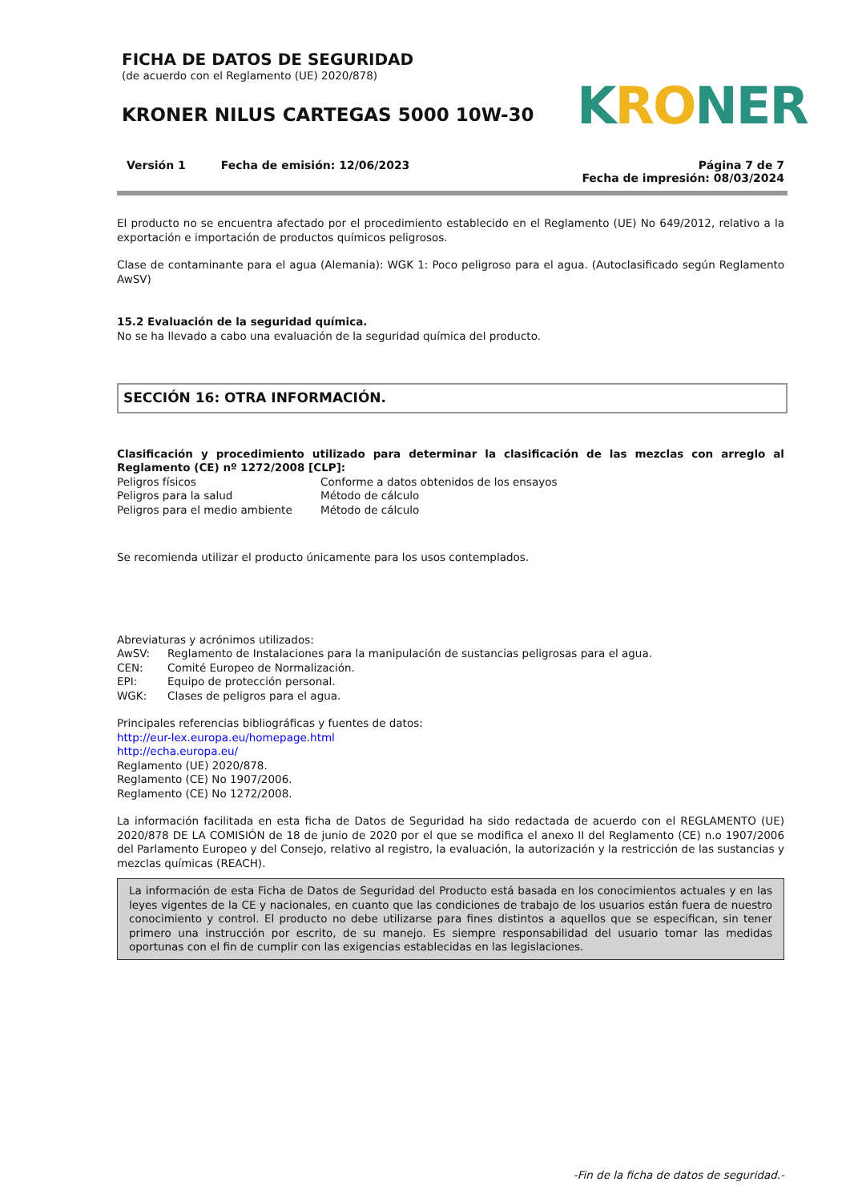FICHA DE DATOS DE SEGURIDAD
(de acuerdo con el Reglamento (UE) 2020/878)
KRONER NILUS CARTEGAS 5000 10W-30
KRONER
Versión 1 Fecha de emisión: 12/06/2023
Página 7 de 7
Fecha de impresión: 08/03/2024
El producto no se encuentra afectado por el procedimiento establecido en el Reglamento (UE) No 649/2012, relativo a la exportación e importación de productos químicos peligrosos.
Clase de contaminante para el agua (Alemania): WGK 1: Poco peligroso para el agua. (Autoclasificado según Reglamento AwSV)
15.2 Evaluación de la seguridad química.
No se ha llevado a cabo una evaluación de la seguridad química del producto.
SECCIÓN 16: OTRA INFORMACIÓN.
Clasificación y procedimiento utilizado para determinar la clasificación de las mezclas con arreglo al Reglamento (CE) nº 1272/2008 [CLP]:
| Peligros físicos | Conforme a datos obtenidos de los ensayos |
| Peligros para la salud | Método de cálculo |
| Peligros para el medio ambiente | Método de cálculo |
Se recomienda utilizar el producto únicamente para los usos contemplados.
Abreviaturas y acrónimos utilizados:
| AwSV: | Reglamento de Instalaciones para la manipulación de sustancias peligrosas para el agua. |
| CEN: | Comité Europeo de Normalización. |
| EPI: | Equipo de protección personal. |
| WGK: | Clases de peligros para el agua. |
Principales referencias bibliográficas y fuentes de datos:
http://eur-lex.europa.eu/homepage.html
http://echa.europa.eu/
Reglamento (UE) 2020/878.
Reglamento (CE) No 1907/2006.
Reglamento (CE) No 1272/2008.
La información facilitada en esta ficha de Datos de Seguridad ha sido redactada de acuerdo con el REGLAMENTO (UE) 2020/878 DE LA COMISIÓN de 18 de junio de 2020 por el que se modifica el anexo II del Reglamento (CE) n.o 1907/2006 del Parlamento Europeo y del Consejo, relativo al registro, la evaluación, la autorización y la restricción de las sustancias y mezclas químicas (REACH).
La información de esta Ficha de Datos de Seguridad del Producto está basada en los conocimientos actuales y en las leyes vigentes de la CE y nacionales, en cuanto que las condiciones de trabajo de los usuarios están fuera de nuestro conocimiento y control. El producto no debe utilizarse para fines distintos a aquellos que se especifican, sin tener primero una instrucción por escrito, de su manejo. Es siempre responsabilidad del usuario tomar las medidas oportunas con el fin de cumplir con las exigencias establecidas en las legislaciones.
-Fin de la ficha de datos de seguridad.-